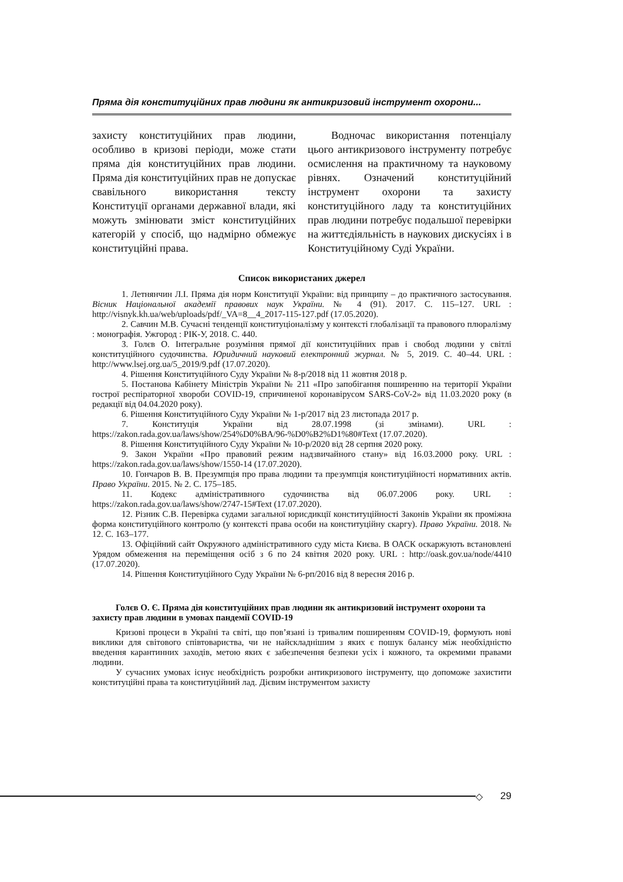Пряма дія конституційних прав людини як антикризовий інструмент охорони...
захисту конституційних прав людини, особливо в кризові періоди, може стати пряма дія конституційних прав людини. Пряма дія конституційних прав не допускає свавільного використання тексту Конституції органами державної влади, які можуть змінювати зміст конституційних категорій у спосіб, що надмірно обмежує конституційні права.
Водночас використання потенціалу цього антикризового інструменту потребує осмислення на практичному та науковому рівнях. Означений конституційний інструмент охорони та захисту конституційного ладу та конституційних прав людини потребує подальшої перевірки на життєдіяльність в наукових дискусіях і в Конституційному Суді України.
Список використаних джерел
1. Летнянчин Л.І. Пряма дія норм Конституції України: від принципу – до практичного застосування. Вісник Національної академії правових наук України. № 4 (91). 2017. С. 115–127. URL : http://visnyk.kh.ua/web/uploads/pdf/_VA=8__4_2017-115-127.pdf (17.05.2020).
2. Савчин М.В. Сучасні тенденції конституціоналізму у контексті глобалізації та правового плюралізму : монографія. Ужгород : РІК-У, 2018. С. 440.
3. Голєв О. Інтегральне розуміння прямої дії конституційних прав і свобод людини у світлі конституційного судочинства. Юридичний науковий електронний журнал. № 5, 2019. С. 40–44. URL : http://www.lsej.org.ua/5_2019/9.pdf (17.07.2020).
4. Рішення Конституційного Суду України № 8-р/2018 від 11 жовтня 2018 р.
5. Постанова Кабінету Міністрів України № 211 «Про запобігання поширенню на території України гострої респіраторної хвороби COVID-19, спричиненої коронавірусом SARS-CoV-2» від 11.03.2020 року (в редакції від 04.04.2020 року).
6. Рішення Конституційного Суду України № 1-р/2017 від 23 листопада 2017 р.
7. Конституція України від 28.07.1998 (зі змінами). URL : https://zakon.rada.gov.ua/laws/show/254%D0%BA/96-%D0%B2%D1%80#Text (17.07.2020).
8. Рішення Конституційного Суду України № 10-р/2020 від 28 серпня 2020 року.
9. Закон України «Про правовий режим надзвичайного стану» від 16.03.2000 року. URL : https://zakon.rada.gov.ua/laws/show/1550-14 (17.07.2020).
10. Гончаров В. В. Презумпція про права людини та презумпція конституційності нормативних актів. Право України. 2015. № 2. С. 175–185.
11. Кодекс адміністративного судочинства від 06.07.2006 року. URL : https://zakon.rada.gov.ua/laws/show/2747-15#Text (17.07.2020).
12. Різник С.В. Перевірка судами загальної юрисдикції конституційності Законів України як проміжна форма конституційного контролю (у контексті права особи на конституційну скаргу). Право України. 2018. № 12. С. 163–177.
13. Офіційний сайт Окружного адміністративного суду міста Києва. В ОАСК оскаржують встановлені Урядом обмеження на переміщення осіб з 6 по 24 квітня 2020 року. URL : http://oask.gov.ua/node/4410 (17.07.2020).
14. Рішення Конституційного Суду України № 6-рп/2016 від 8 вересня 2016 р.
Голєв О. Є. Пряма дія конституційних прав людини як антикризовий інструмент охорони та захисту прав людини в умовах пандемії COVID-19
Кризові процеси в Україні та світі, що пов’язані із тривалим поширенням COVID-19, формують нові виклики для світового співтовариства, чи не найскладнішим з яких є пошук балансу між необхідністю введення карантинних заходів, метою яких є забезпечення безпеки усіх і кожного, та окремими правами людини.
У сучасних умовах існує необхідність розробки антикризового інструменту, що допоможе захистити конституційні права та конституційний лад. Дієвим інструментом захисту
◇ 29